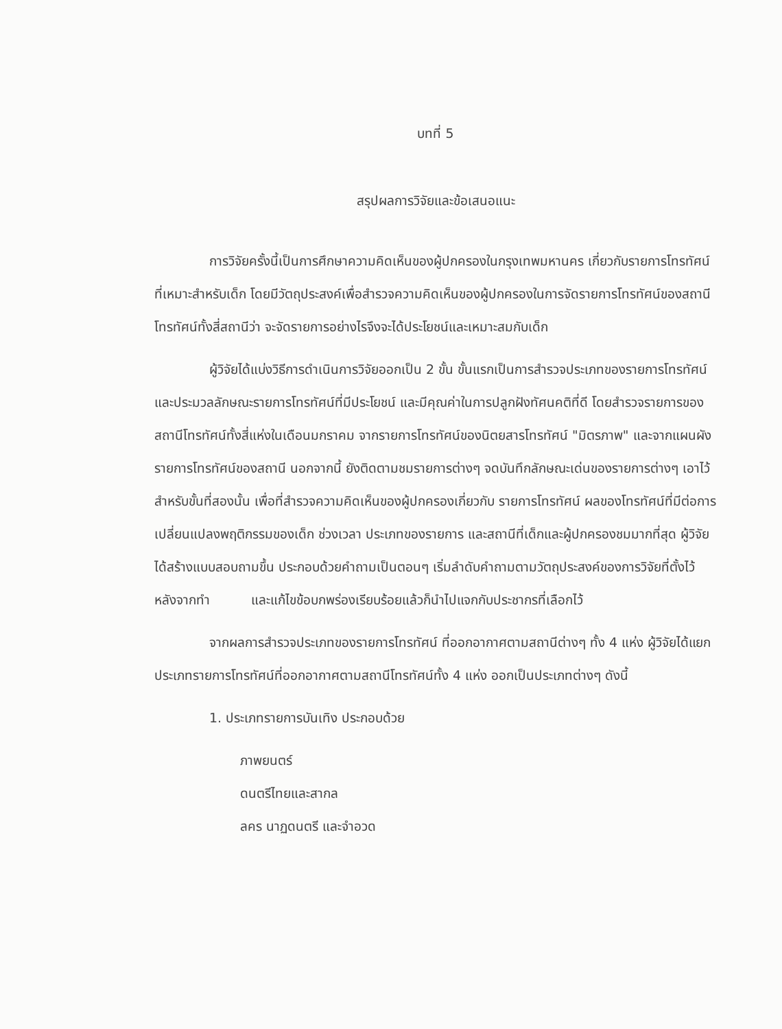บทที่ 5
สรุปผลการวิจัยและข้อเสนอแนะ
การวิจัยครั้งนี้เป็นการศึกษาความคิดเห็นของผู้ปกครองในกรุงเทพมหานคร เกี่ยวกับรายการโทรทัศน์ที่เหมาะสำหรับเด็ก โดยมีวัตถุประสงค์เพื่อสำรวจความคิดเห็นของผู้ปกครองในการจัดรายการโทรทัศน์ของสถานีโทรทัศน์ทั้งสี่สถานีว่า จะจัดรายการอย่างไรจึงจะได้ประโยชน์และเหมาะสมกับเด็ก
ผู้วิจัยได้แบ่งวิธีการดำเนินการวิจัยออกเป็น 2 ขั้น ขั้นแรกเป็นการสำรวจประเภทของรายการโทรทัศน์และประมวลลักษณะรายการโทรทัศน์ที่มีประโยชน์ และมีคุณค่าในการปลูกฝังทัศนคติที่ดี โดยสำรวจรายการของสถานีโทรทัศน์ทั้งสี่แห่งในเดือนมกราคม จากรายการโทรทัศน์ของนิตยสารโทรทัศน์ "มิตรภาพ" และจากแผนผังรายการโทรทัศน์ของสถานี นอกจากนี้ ยังติดตามชมรายการต่างๆ จดบันทึกลักษณะเด่นของรายการต่างๆ เอาไว้ สำหรับขั้นที่สองนั้น เพื่อที่สำรวจความคิดเห็นของผู้ปกครองเกี่ยวกับ รายการโทรทัศน์ ผลของโทรทัศน์ที่มีต่อการเปลี่ยนแปลงพฤติกรรมของเด็ก ช่วงเวลา ประเภทของรายการ และสถานีที่เด็กและผู้ปกครองชมมากที่สุด ผู้วิจัยได้สร้างแบบสอบถามขึ้น ประกอบด้วยคำถามเป็นตอนๆ เริ่มลำดับคำถามตามวัตถุประสงค์ของการวิจัยที่ตั้งไว้ หลังจากทำ และแก้ไขข้อบกพร่องเรียบร้อยแล้วก็นำไปแจกกับประชากรที่เลือกไว้
จากผลการสำรวจประเภทของรายการโทรทัศน์ ที่ออกอากาศตามสถานีต่างๆ ทั้ง 4 แห่ง ผู้วิจัยได้แยกประเภทรายการโทรทัศน์ที่ออกอากาศตามสถานีโทรทัศน์ทั้ง 4 แห่ง ออกเป็นประเภทต่างๆ ดังนี้
1. ประเภทรายการบันเทิง ประกอบด้วย
ภาพยนตร์
ดนตรีไทยและสากล
ลคร นาฏดนตรี และจำอวด